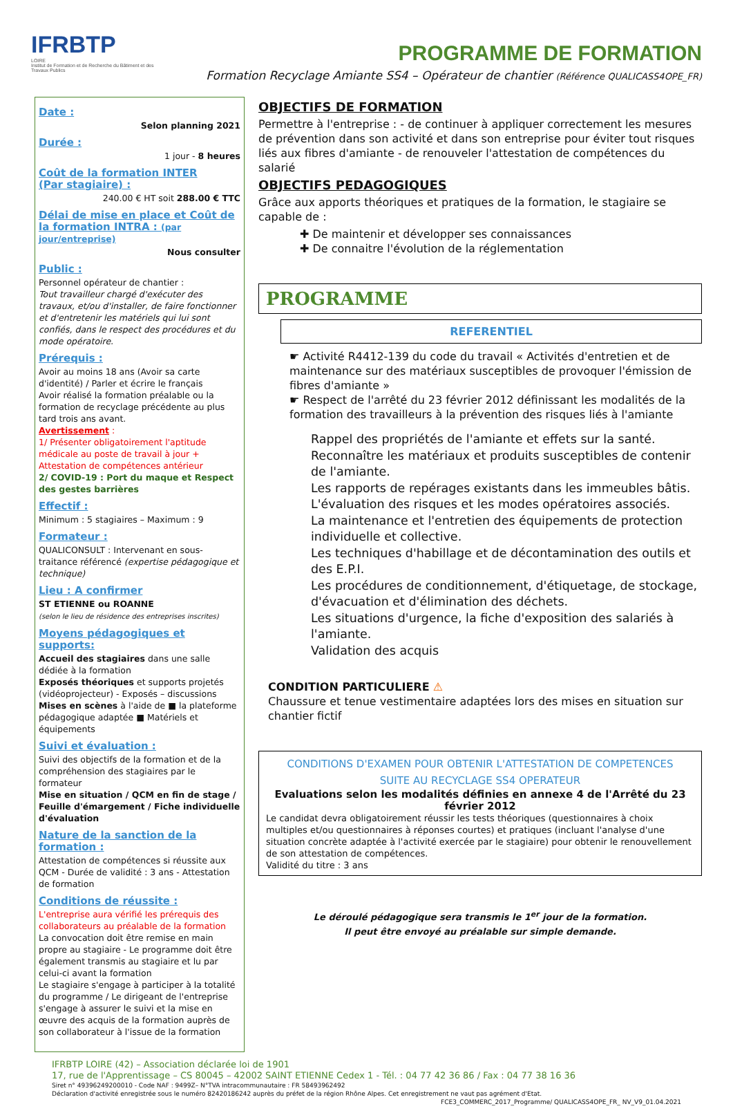IFRBTP
LOIRE
Institut de Formation et de Recherche du Bâtiment et des Travaux Publics
PROGRAMME DE FORMATION
Formation Recyclage Amiante SS4 – Opérateur de chantier (Référence QUALICASS4OPE_FR)
Date :
Selon planning 2021
Durée :
1 jour - 8 heures
Coût de la formation INTER
(Par stagiaire) :
240.00 € HT soit 288.00 € TTC
Délai de mise en place et Coût de la formation INTRA : (par jour/entreprise)
Nous consulter
Public :
Personnel opérateur de chantier :
Tout travailleur chargé d'exécuter des travaux, et/ou d'installer, de faire fonctionner et d'entretenir les matériels qui lui sont confiés, dans le respect des procédures et du mode opératoire.
Prérequis :
Avoir au moins 18 ans (Avoir sa carte d'identité) / Parler et écrire le français
Avoir réalisé la formation préalable ou la formation de recyclage précédente au plus tard trois ans avant.
Avertissement :
1/ Présenter obligatoirement l'aptitude médicale au poste de travail à jour + Attestation de compétences antérieur
2/ COVID-19 : Port du maque et Respect des gestes barrières
Effectif :
Minimum : 5 stagiaires – Maximum : 9
Formateur :
QUALICONSULT : Intervenant en sous-traitance référencé (expertise pédagogique et technique)
Lieu : A confirmer
ST ETIENNE ou ROANNE
(selon le lieu de résidence des entreprises inscrites)
Moyens pédagogiques et supports:
Accueil des stagiaires dans une salle dédiée à la formation
Exposés théoriques et supports projetés (vidéoprojecteur) - Exposés – discussions
Mises en scènes à l'aide de ■ la plateforme pédagogique adaptée ■ Matériels et équipements
Suivi et évaluation :
Suivi des objectifs de la formation et de la compréhension des stagiaires par le formateur
Mise en situation / QCM en fin de stage / Feuille d'émargement / Fiche individuelle d'évaluation
Nature de la sanction de la formation :
Attestation de compétences si réussite aux QCM - Durée de validité : 3 ans - Attestation de formation
Conditions de réussite :
L'entreprise aura vérifié les prérequis des collaborateurs au préalable de la formation
La convocation doit être remise en main propre au stagiaire - Le programme doit être également transmis au stagiaire et lu par celui-ci avant la formation
Le stagiaire s'engage à participer à la totalité du programme / Le dirigeant de l'entreprise s'engage à assurer le suivi et la mise en œuvre des acquis de la formation auprès de son collaborateur à l'issue de la formation
OBJECTIFS DE FORMATION
Permettre à l'entreprise : - de continuer à appliquer correctement les mesures de prévention dans son activité et dans son entreprise pour éviter tout risques liés aux fibres d'amiante - de renouveler l'attestation de compétences du salarié
OBJECTIFS PEDAGOGIQUES
Grâce aux apports théoriques et pratiques de la formation, le stagiaire se capable de :
✚ De maintenir et développer ses connaissances
✚ De connaitre l'évolution de la réglementation
PROGRAMME
REFERENTIEL
☛ Activité R4412-139 du code du travail « Activités d'entretien et de maintenance sur des matériaux susceptibles de provoquer l'émission de fibres d'amiante »
☛ Respect de l'arrêté du 23 février 2012 définissant les modalités de la formation des travailleurs à la prévention des risques liés à l'amiante
Rappel des propriétés de l'amiante et effets sur la santé.
Reconnaître les matériaux et produits susceptibles de contenir de l'amiante.
Les rapports de repérages existants dans les immeubles bâtis.
L'évaluation des risques et les modes opératoires associés.
La maintenance et l'entretien des équipements de protection individuelle et collective.
Les techniques d'habillage et de décontamination des outils et des E.P.I.
Les procédures de conditionnement, d'étiquetage, de stockage, d'évacuation et d'élimination des déchets.
Les situations d'urgence, la fiche d'exposition des salariés à l'amiante.
Validation des acquis
CONDITION PARTICULIERE ⚠
Chaussure et tenue vestimentaire adaptées lors des mises en situation sur chantier fictif
CONDITIONS D'EXAMEN POUR OBTENIR L'ATTESTATION DE COMPETENCES
SUITE AU RECYCLAGE SS4 OPERATEUR
Evaluations selon les modalités définies en annexe 4 de l'Arrêté du 23 février 2012
Le candidat devra obligatoirement réussir les tests théoriques (questionnaires à choix multiples et/ou questionnaires à réponses courtes) et pratiques (incluant l'analyse d'une situation concrète adaptée à l'activité exercée par le stagiaire) pour obtenir le renouvellement de son attestation de compétences.
Validité du titre : 3 ans
Le déroulé pédagogique sera transmis le 1<sup>er</sup> jour de la formation.
Il peut être envoyé au préalable sur simple demande.
IFRBTP LOIRE (42) – Association déclarée loi de 1901
17, rue de l'Apprentissage – CS 80045 – 42002 SAINT ETIENNE Cedex 1 - Tél. : 04 77 42 36 86 / Fax : 04 77 38 16 36
Siret n° 49396249200010 - Code NAF : 9499Z– N°TVA intracommunautaire : FR 58493962492
Déclaration d'activité enregistrée sous le numéro 82420186242 auprès du préfet de la région Rhône Alpes. Cet enregistrement ne vaut pas agrément d'Etat.
FCE3_COMMERC_2017_Programme/ QUALICASS4OPE_FR_ NV_V9_01.04.2021